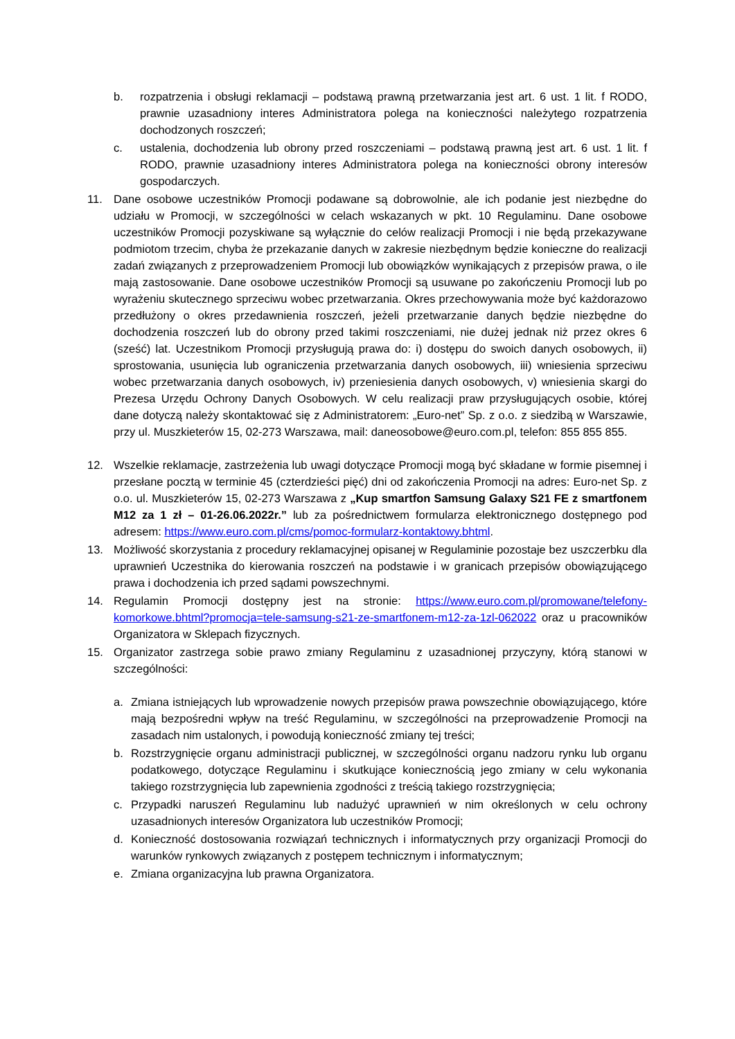b. rozpatrzenia i obsługi reklamacji – podstawą prawną przetwarzania jest art. 6 ust. 1 lit. f RODO, prawnie uzasadniony interes Administratora polega na konieczności należytego rozpatrzenia dochodzonych roszczeń;
c. ustalenia, dochodzenia lub obrony przed roszczeniami – podstawą prawną jest art. 6 ust. 1 lit. f RODO, prawnie uzasadniony interes Administratora polega na konieczności obrony interesów gospodarczych.
11. Dane osobowe uczestników Promocji podawane są dobrowolnie, ale ich podanie jest niezbędne do udziału w Promocji, w szczególności w celach wskazanych w pkt. 10 Regulaminu. Dane osobowe uczestników Promocji pozyskiwane są wyłącznie do celów realizacji Promocji i nie będą przekazywane podmiotom trzecim, chyba że przekazanie danych w zakresie niezbędnym będzie konieczne do realizacji zadań związanych z przeprowadzeniem Promocji lub obowiązków wynikających z przepisów prawa, o ile mają zastosowanie. Dane osobowe uczestników Promocji są usuwane po zakończeniu Promocji lub po wyrażeniu skutecznego sprzeciwu wobec przetwarzania. Okres przechowywania może być każdorazowo przedłużony o okres przedawnienia roszczeń, jeżeli przetwarzanie danych będzie niezbędne do dochodzenia roszczeń lub do obrony przed takimi roszczeniami, nie dużej jednak niż przez okres 6 (sześć) lat. Uczestnikom Promocji przysługują prawa do: i) dostępu do swoich danych osobowych, ii) sprostowania, usunięcia lub ograniczenia przetwarzania danych osobowych, iii) wniesienia sprzeciwu wobec przetwarzania danych osobowych, iv) przeniesienia danych osobowych, v) wniesienia skargi do Prezesa Urzędu Ochrony Danych Osobowych. W celu realizacji praw przysługujących osobie, której dane dotyczą należy skontaktować się z Administratorem: „Euro-net” Sp. z o.o. z siedzibą w Warszawie, przy ul. Muszkieterów 15, 02-273 Warszawa, mail: daneosobowe@euro.com.pl, telefon: 855 855 855.
12. Wszelkie reklamacje, zastrzeżenia lub uwagi dotyczące Promocji mogą być składane w formie pisemnej i przesłane pocztą w terminie 45 (czterdzieści pięć) dni od zakończenia Promocji na adres: Euro-net Sp. z o.o. ul. Muszkieterów 15, 02-273 Warszawa z „Kup smartfon Samsung Galaxy S21 FE z smartfonem M12 za 1 zł – 01-26.06.2022r.” lub za pośrednictwem formularza elektronicznego dostępnego pod adresem: https://www.euro.com.pl/cms/pomoc-formularz-kontaktowy.bhtml.
13. Możliwość skorzystania z procedury reklamacyjnej opisanej w Regulaminie pozostaje bez uszczerbku dla uprawnień Uczestnika do kierowania roszczeń na podstawie i w granicach przepisów obowiązującego prawa i dochodzenia ich przed sądami powszechnymi.
14. Regulamin Promocji dostępny jest na stronie: https://www.euro.com.pl/promowane/telefony-komorkowe.bhtml?promocja=tele-samsung-s21-ze-smartfonem-m12-za-1zl-062022 oraz u pracowników Organizatora w Sklepach fizycznych.
15. Organizator zastrzega sobie prawo zmiany Regulaminu z uzasadnionej przyczyny, którą stanowi w szczególności:
a. Zmiana istniejących lub wprowadzenie nowych przepisów prawa powszechnie obowiązującego, które mają bezpośredni wpływ na treść Regulaminu, w szczególności na przeprowadzenie Promocji na zasadach nim ustalonych, i powodują konieczność zmiany tej treści;
b. Rozstrzygnięcie organu administracji publicznej, w szczególności organu nadzoru rynku lub organu podatkowego, dotyczące Regulaminu i skutkujące koniecznością jego zmiany w celu wykonania takiego rozstrzygnięcia lub zapewnienia zgodności z treścią takiego rozstrzygnięcia;
c. Przypadki naruszeń Regulaminu lub nadużyć uprawnień w nim określonych w celu ochrony uzasadnionych interesów Organizatora lub uczestników Promocji;
d. Konieczność dostosowania rozwiązań technicznych i informatycznych przy organizacji Promocji do warunków rynkowych związanych z postępem technicznym i informatycznym;
e. Zmiana organizacyjna lub prawna Organizatora.